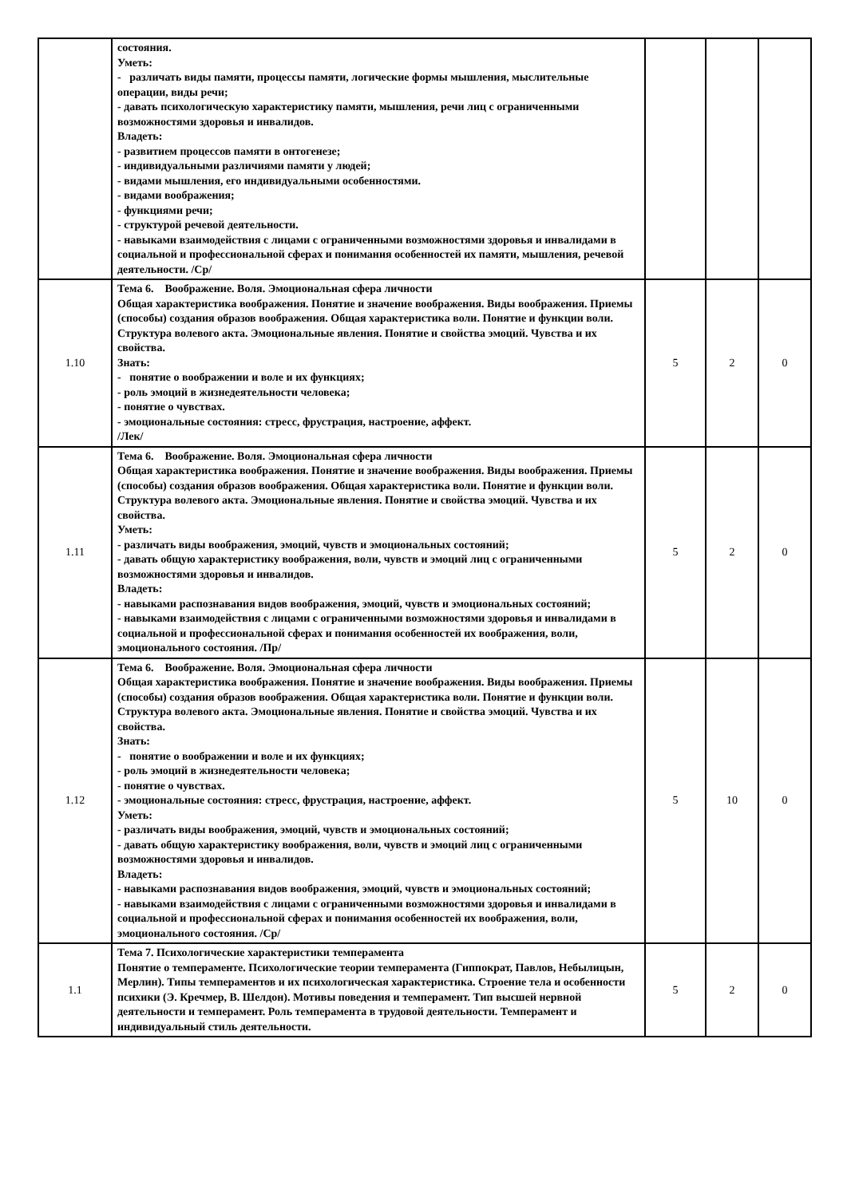| | состояния. Уметь: - различать виды памяти, процессы памяти, логические формы мышления, мыслительные операции, виды речи; - давать психологическую характеристику памяти, мышления, речи лиц с ограниченными возможностями здоровья и инвалидов. Владеть: - развитием процессов памяти в онтогенезе; - индивидуальными различиями памяти у людей; - видами мышления, его индивидуальными особенностями. - видами воображения; - функциями речи; - структурой речевой деятельности. - навыками взаимодействия с лицами с ограниченными возможностями здоровья и инвалидами в социальной и профессиональной сферах и понимания особенностей их памяти, мышления, речевой деятельности. /Ср/ | | | |
| 1.10 | Тема 6. Воображение. Воля. Эмоциональная сфера личности Общая характеристика воображения. Понятие и значение воображения. Виды воображения. Приемы (способы) создания образов воображения. Общая характеристика воли. Понятие и функции воли. Структура волевого акта. Эмоциональные явления. Понятие и свойства эмоций. Чувства и их свойства. Знать: - понятие о воображении и воле и их функциях; - роль эмоций в жизнедеятельности человека; - понятие о чувствах. - эмоциональные состояния: стресс, фрустрация, настроение, аффект. /Лек/ | 5 | 2 | 0 |
| 1.11 | Тема 6. Воображение. Воля. Эмоциональная сфера личности Общая характеристика воображения. Понятие и значение воображения. Виды воображения. Приемы (способы) создания образов воображения. Общая характеристика воли. Понятие и функции воли. Структура волевого акта. Эмоциональные явления. Понятие и свойства эмоций. Чувства и их свойства. Уметь: - различать виды воображения, эмоций, чувств и эмоциональных состояний; - давать общую характеристику воображения, воли, чувств и эмоций лиц с ограниченными возможностями здоровья и инвалидов. Владеть: - навыками распознавания видов воображения, эмоций, чувств и эмоциональных состояний; - навыками взаимодействия с лицами с ограниченными возможностями здоровья и инвалидами в социальной и профессиональной сферах и понимания особенностей их воображения, воли, эмоционального состояния. /Пр/ | 5 | 2 | 0 |
| 1.12 | Тема 6. Воображение. Воля. Эмоциональная сфера личности Общая характеристика воображения. Понятие и значение воображения. Виды воображения. Приемы (способы) создания образов воображения. Общая характеристика воли. Понятие и функции воли. Структура волевого акта. Эмоциональные явления. Понятие и свойства эмоций. Чувства и их свойства. Знать: - понятие о воображении и воле и их функциях; - роль эмоций в жизнедеятельности человека; - понятие о чувствах. - эмоциональные состояния: стресс, фрустрация, настроение, аффект. Уметь: - различать виды воображения, эмоций, чувств и эмоциональных состояний; - давать общую характеристику воображения, воли, чувств и эмоций лиц с ограниченными возможностями здоровья и инвалидов. Владеть: - навыками распознавания видов воображения, эмоций, чувств и эмоциональных состояний; - навыками взаимодействия с лицами с ограниченными возможностями здоровья и инвалидами в социальной и профессиональной сферах и понимания особенностей их воображения, воли, эмоционального состояния. /Ср/ | 5 | 10 | 0 |
| 1.1 | Тема 7. Психологические характеристики темперамента Понятие о темпераменте. Психологические теории темперамента (Гиппократ, Павлов, Небылицын, Мерлин). Типы темпераментов и их психологическая характеристика. Строение тела и особенности психики (Э. Кречмер, В. Шелдон). Мотивы поведения и темперамент. Тип высшей нервной деятельности и темперамент. Роль темперамента в трудовой деятельности. Темперамент и индивидуальный стиль деятельности. | 5 | 2 | 0 |